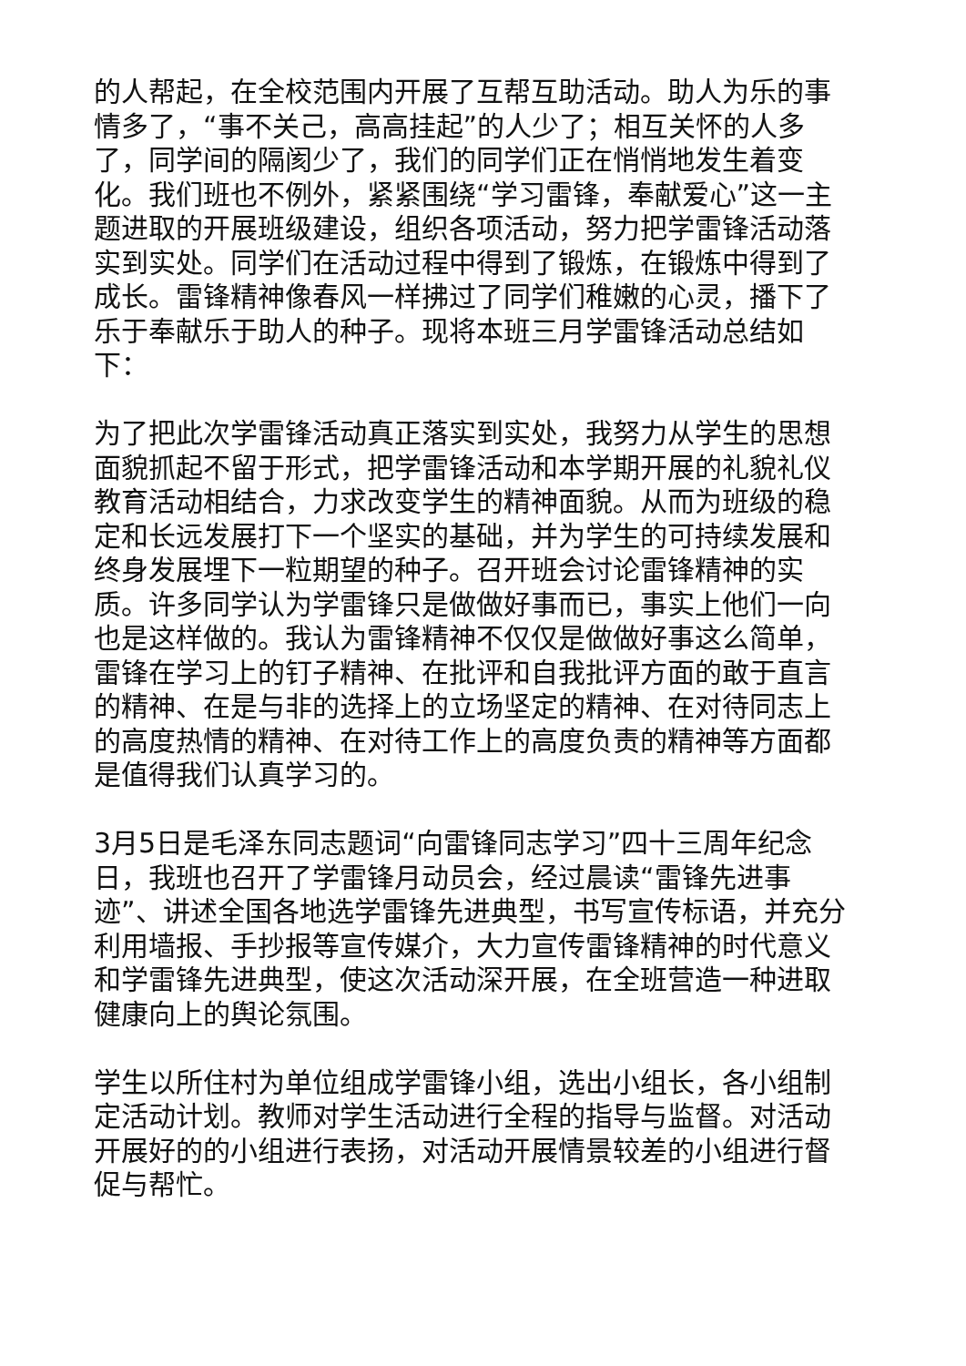的人帮起，在全校范围内开展了互帮互助活动。助人为乐的事情多了，“事不关己，高高挂起”的人少了；相互关怀的人多了，同学间的隔阂少了，我们的同学们正在悄悄地发生着变化。我们班也不例外，紧紧围绕“学习雷锋，奉献爱心”这一主题进取的开展班级建设，组织各项活动，努力把学雷锋活动落实到实处。同学们在活动过程中得到了锻炼，在锻炼中得到了成长。雷锋精神像春风一样拂过了同学们稚嫩的心灵，播下了乐于奉献乐于助人的种子。现将本班三月学雷锋活动总结如下：
为了把此次学雷锋活动真正落实到实处，我努力从学生的思想面貌抓起不留于形式，把学雷锋活动和本学期开展的礼貌礼仪教育活动相结合，力求改变学生的精神面貌。从而为班级的稳定和长远发展打下一个坚实的基础，并为学生的可持续发展和终身发展埋下一粒期望的种子。召开班会讨论雷锋精神的实质。许多同学认为学雷锋只是做做好事而已，事实上他们一向也是这样做的。我认为雷锋精神不仅仅是做做好事这么简单，雷锋在学习上的钉子精神、在批评和自我批评方面的敢于直言的精神、在是与非的选择上的立场坚定的精神、在对待同志上的高度热情的精神、在对待工作上的高度负责的精神等方面都是值得我们认真学习的。
3月5日是毛泽东同志题词“向雷锋同志学习”四十三周年纪念日，我班也召开了学雷锋月动员会，经过晨读“雷锋先进事迹”、讲述全国各地选学雷锋先进典型，书写宣传标语，并充分利用墙报、手抄报等宣传媒介，大力宣传雷锋精神的时代意义和学雷锋先进典型，使这次活动深开展，在全班营造一种进取健康向上的舆论氛围。
学生以所住村为单位组成学雷锋小组，选出小组长，各小组制定活动计划。教师对学生活动进行全程的指导与监督。对活动开展好的的小组进行表扬，对活动开展情景较差的小组进行督促与帮忙。